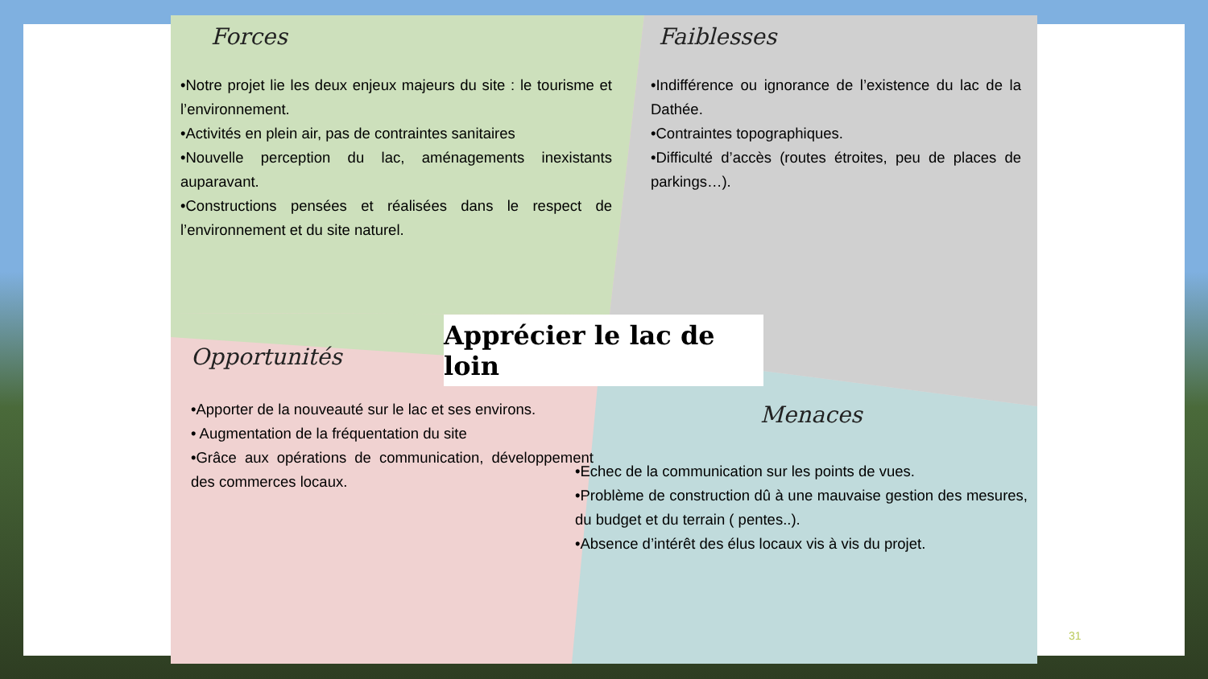Forces
•Notre projet lie les deux enjeux majeurs du site : le tourisme et l’environnement.
•Activités en plein air, pas de contraintes sanitaires
•Nouvelle perception du lac, aménagements inexistants auparavant.
•Constructions pensées et réalisées dans le respect de l’environnement et du site naturel.
Faiblesses
•Indifférence ou ignorance de l’existence du lac de la Dathée.
•Contraintes topographiques.
•Difficulté d’accès (routes étroites, peu de places de parkings…).
Opportunités
•Apporter de la nouveauté sur le lac et ses environs.
• Augmentation de la fréquentation du site
•Grâce aux opérations de communication, développement des commerces locaux.
Menaces
•Echec de la communication sur les points de vues.
•Problème de construction dû à une mauvaise gestion des mesures, du budget et du terrain ( pentes..).
•Absence d’intérêt des élus locaux vis à vis du projet.
Apprécier le lac de loin
31